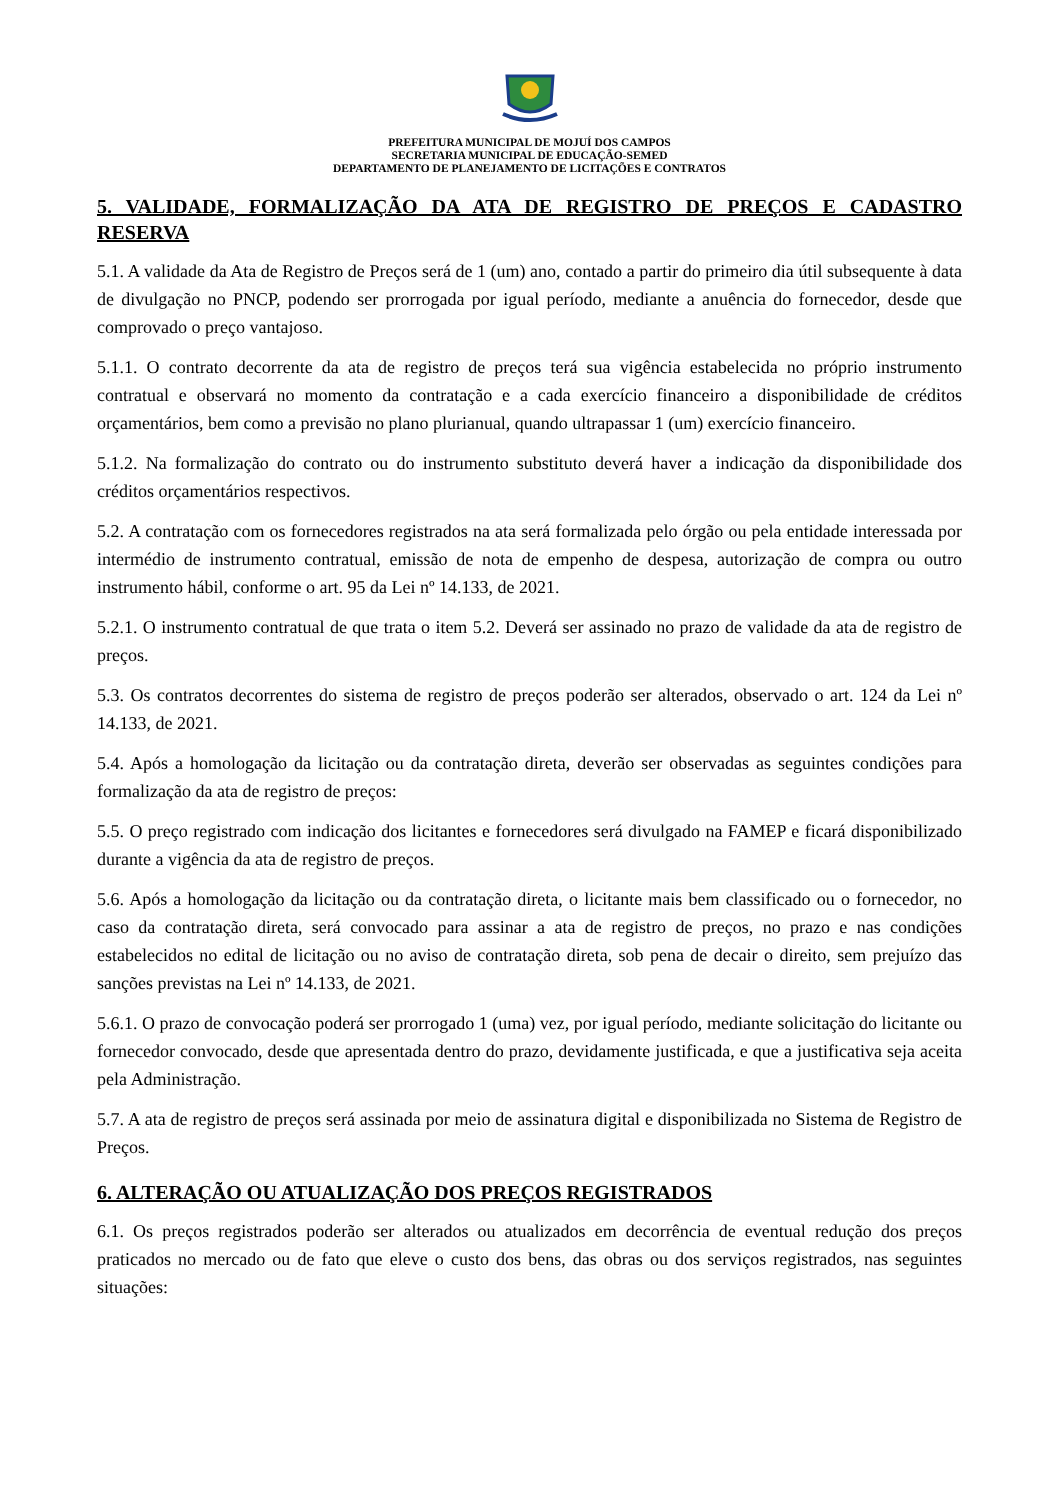PREFEITURA MUNICIPAL DE MOJUÍ DOS CAMPOS
SECRETARIA MUNICIPAL DE EDUCAÇÃO-SEMED
DEPARTAMENTO DE PLANEJAMENTO DE LICITAÇÕES E CONTRATOS
5. VALIDADE, FORMALIZAÇÃO DA ATA DE REGISTRO DE PREÇOS E CADASTRO RESERVA
5.1. A validade da Ata de Registro de Preços será de 1 (um) ano, contado a partir do primeiro dia útil subsequente à data de divulgação no PNCP, podendo ser prorrogada por igual período, mediante a anuência do fornecedor, desde que comprovado o preço vantajoso.
5.1.1. O contrato decorrente da ata de registro de preços terá sua vigência estabelecida no próprio instrumento contratual e observará no momento da contratação e a cada exercício financeiro a disponibilidade de créditos orçamentários, bem como a previsão no plano plurianual, quando ultrapassar 1 (um) exercício financeiro.
5.1.2. Na formalização do contrato ou do instrumento substituto deverá haver a indicação da disponibilidade dos créditos orçamentários respectivos.
5.2. A contratação com os fornecedores registrados na ata será formalizada pelo órgão ou pela entidade interessada por intermédio de instrumento contratual, emissão de nota de empenho de despesa, autorização de compra ou outro instrumento hábil, conforme o art. 95 da Lei nº 14.133, de 2021.
5.2.1. O instrumento contratual de que trata o item 5.2. Deverá ser assinado no prazo de validade da ata de registro de preços.
5.3. Os contratos decorrentes do sistema de registro de preços poderão ser alterados, observado o art. 124 da Lei nº 14.133, de 2021.
5.4. Após a homologação da licitação ou da contratação direta, deverão ser observadas as seguintes condições para formalização da ata de registro de preços:
5.5. O preço registrado com indicação dos licitantes e fornecedores será divulgado na FAMEP e ficará disponibilizado durante a vigência da ata de registro de preços.
5.6. Após a homologação da licitação ou da contratação direta, o licitante mais bem classificado ou o fornecedor, no caso da contratação direta, será convocado para assinar a ata de registro de preços, no prazo e nas condições estabelecidos no edital de licitação ou no aviso de contratação direta, sob pena de decair o direito, sem prejuízo das sanções previstas na Lei nº 14.133, de 2021.
5.6.1. O prazo de convocação poderá ser prorrogado 1 (uma) vez, por igual período, mediante solicitação do licitante ou fornecedor convocado, desde que apresentada dentro do prazo, devidamente justificada, e que a justificativa seja aceita pela Administração.
5.7. A ata de registro de preços será assinada por meio de assinatura digital e disponibilizada no Sistema de Registro de Preços.
6. ALTERAÇÃO OU ATUALIZAÇÃO DOS PREÇOS REGISTRADOS
6.1. Os preços registrados poderão ser alterados ou atualizados em decorrência de eventual redução dos preços praticados no mercado ou de fato que eleve o custo dos bens, das obras ou dos serviços registrados, nas seguintes situações: